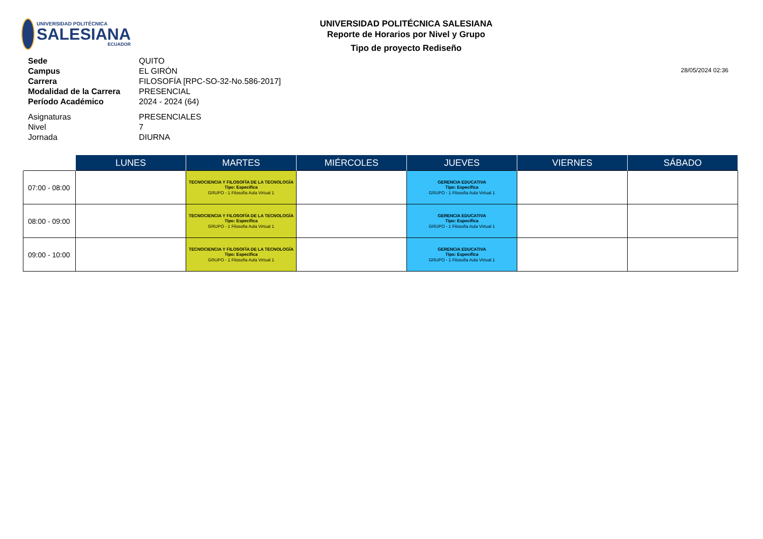UNIVERSIDAD POLITÉCNICA
SALESIANA
ECUADOR
UNIVERSIDAD POLITÉCNICA SALESIANA
Reporte de Horarios por Nivel y Grupo
Tipo de proyecto Rediseño
| Sede | QUITO |
| Campus | EL GIRÓN |
| Carrera | FILOSOFÍA [RPC-SO-32-No.586-2017] |
| Modalidad de la Carrera | PRESENCIAL |
| Período Académico | 2024 - 2024 (64) |
| Asignaturas | PRESENCIALES |
| Nivel | 7 |
| Jornada | DIURNA |
28/05/2024 02:36
| | LUNES | MARTES | MIÉRCOLES | JUEVES | VIERNES | SÁBADO |
| --- | --- | --- | --- | --- | --- | --- |
| 07:00 - 08:00 | | TECNOCIENCIA Y FILOSOFÍA DE LA TECNOLOGÍA Tipo: Específica GRUPO - 1 Filosofia Aula Virtual 1 | | GERENCIA EDUCATIVA Tipo: Específica GRUPO - 1 Filosofia Aula Virtual 1 | | |
| 08:00 - 09:00 | | TECNOCIENCIA Y FILOSOFÍA DE LA TECNOLOGÍA Tipo: Específica GRUPO - 1 Filosofia Aula Virtual 1 | | GERENCIA EDUCATIVA Tipo: Específica GRUPO - 1 Filosofia Aula Virtual 1 | | |
| 09:00 - 10:00 | | TECNOCIENCIA Y FILOSOFÍA DE LA TECNOLOGÍA Tipo: Específica GRUPO - 1 Filosofia Aula Virtual 1 | | GERENCIA EDUCATIVA Tipo: Específica GRUPO - 1 Filosofia Aula Virtual 1 | | |